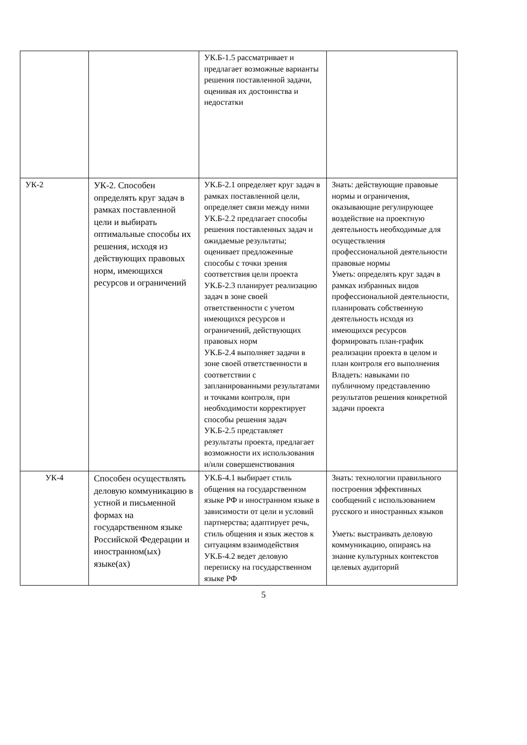| | | УК.Б-1.5 рассматривает и предлагает возможные варианты решения поставленной задачи, оценивая их достоинства и недостатки | |
| УК-2 | УК-2. Способен определять круг задач в рамках поставленной цели и выбирать оптимальные способы их решения, исходя из действующих правовых норм, имеющихся ресурсов и ограничений | УК.Б-2.1 определяет круг задач в рамках поставленной цели, определяет связи между ними УК.Б-2.2 предлагает способы решения поставленных задач и ожидаемые результаты; оценивает предложенные способы с точки зрения соответствия цели проекта УК.Б-2.3 планирует реализацию задач в зоне своей ответственности с учетом имеющихся ресурсов и ограничений, действующих правовых норм УК.Б-2.4 выполняет задачи в зоне своей ответственности в соответствии с запланированными результатами и точками контроля, при необходимости корректирует способы решения задач УК.Б-2.5 представляет результаты проекта, предлагает возможности их использования и/или совершенствования | Знать: действующие правовые нормы и ограничения, оказывающие регулирующее воздействие на проектную деятельность необходимые для осуществления профессиональной деятельности правовые нормы Уметь: определять круг задач в рамках избранных видов профессиональной деятельности, планировать собственную деятельность исходя из имеющихся ресурсов формировать план-график реализации проекта в целом и план контроля его выполнения Владеть: навыками по публичному представлению результатов решения конкретной задачи проекта |
| УК-4 | Способен осуществлять деловую коммуникацию в устной и письменной формах на государственном языке Российской Федерации и иностранном(ых) языке(ах) | УК.Б-4.1 выбирает стиль общения на государственном языке РФ и иностранном языке в зависимости от цели и условий партнерства; адаптирует речь, стиль общения и язык жестов к ситуациям взаимодействия УК.Б-4.2 ведет деловую переписку на государственном языке РФ | Знать: технологии правильного построения эффективных сообщений с использованием русского и иностранных языков Уметь: выстраивать деловую коммуникацию, опираясь на знание культурных контекстов целевых аудиторий |
5